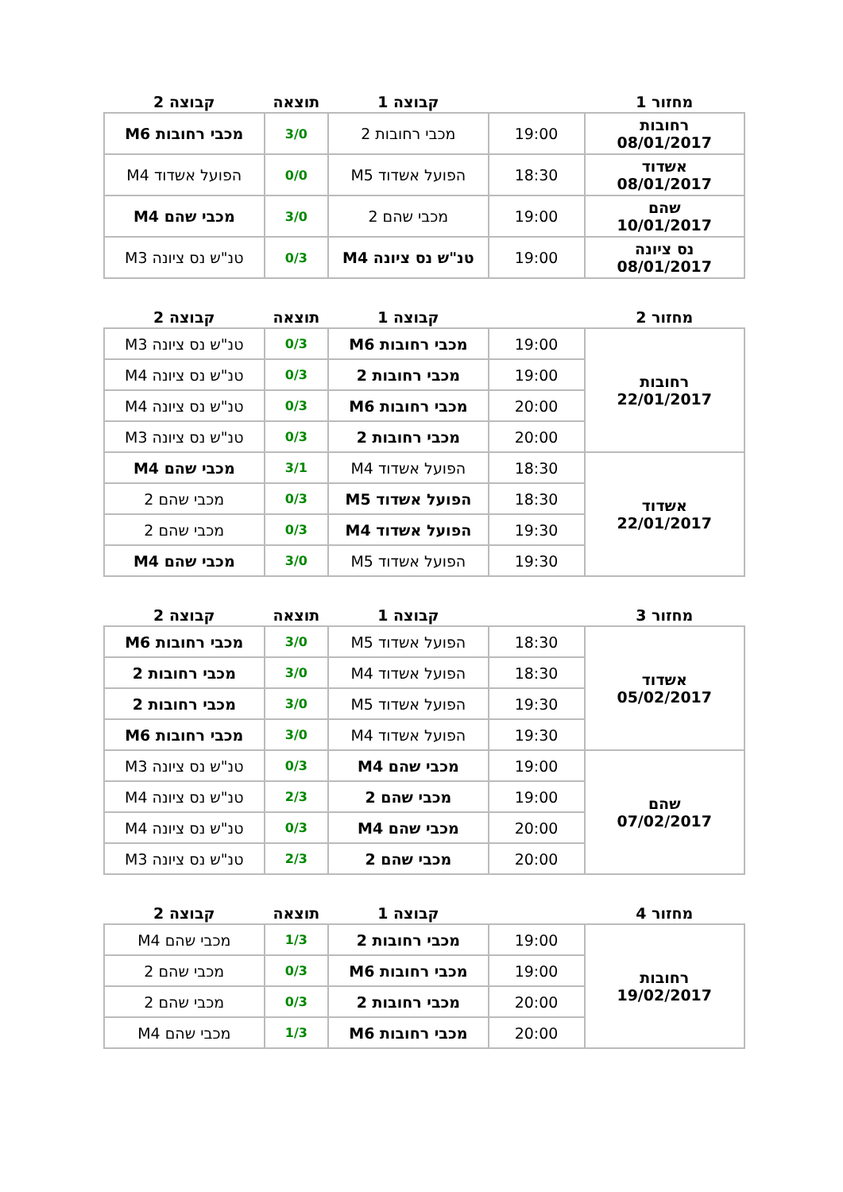| מחזור 1 | | קבוצה 1 | תוצאה | קבוצה 2 |
| --- | --- | --- | --- | --- |
| רחובות 08/01/2017 | 19:00 | מכבי רחובות 2 | 3/0 | מכבי רחובות M6 |
| אשדוד 08/01/2017 | 18:30 | הפועל אשדוד M5 | 0/0 | הפועל אשדוד M4 |
| שהם 10/01/2017 | 19:00 | מכבי שהם 2 | 3/0 | מכבי שהם M4 |
| נס ציונה 08/01/2017 | 19:00 | טנ"ש נס ציונה M4 | 0/3 | טנ"ש נס ציונה M3 |
| מחזור 2 | | קבוצה 1 | תוצאה | קבוצה 2 |
| --- | --- | --- | --- | --- |
| רחובות 22/01/2017 | 19:00 | מכבי רחובות M6 | 0/3 | טנ"ש נס ציונה M3 |
| | 19:00 | מכבי רחובות 2 | 0/3 | טנ"ש נס ציונה M4 |
| | 20:00 | מכבי רחובות M6 | 0/3 | טנ"ש נס ציונה M4 |
| | 20:00 | מכבי רחובות 2 | 0/3 | טנ"ש נס ציונה M3 |
| אשדוד 22/01/2017 | 18:30 | הפועל אשדוד M4 | 3/1 | מכבי שהם M4 |
| | 18:30 | הפועל אשדוד M5 | 0/3 | מכבי שהם 2 |
| | 19:30 | הפועל אשדוד M4 | 0/3 | מכבי שהם 2 |
| | 19:30 | הפועל אשדוד M5 | 3/0 | מכבי שהם M4 |
| מחזור 3 | | קבוצה 1 | תוצאה | קבוצה 2 |
| --- | --- | --- | --- | --- |
| אשדוד 05/02/2017 | 18:30 | הפועל אשדוד M5 | 3/0 | מכבי רחובות M6 |
| | 18:30 | הפועל אשדוד M4 | 3/0 | מכבי רחובות 2 |
| | 19:30 | הפועל אשדוד M5 | 3/0 | מכבי רחובות 2 |
| | 19:30 | הפועל אשדוד M4 | 3/0 | מכבי רחובות M6 |
| שהם 07/02/2017 | 19:00 | מכבי שהם M4 | 0/3 | טנ"ש נס ציונה M3 |
| | 19:00 | מכבי שהם 2 | 2/3 | טנ"ש נס ציונה M4 |
| | 20:00 | מכבי שהם M4 | 0/3 | טנ"ש נס ציונה M4 |
| | 20:00 | מכבי שהם 2 | 2/3 | טנ"ש נס ציונה M3 |
| מחזור 4 | | קבוצה 1 | תוצאה | קבוצה 2 |
| --- | --- | --- | --- | --- |
| רחובות 19/02/2017 | 19:00 | מכבי רחובות 2 | 1/3 | מכבי שהם M4 |
| | 19:00 | מכבי רחובות M6 | 0/3 | מכבי שהם 2 |
| | 20:00 | מכבי רחובות 2 | 0/3 | מכבי שהם 2 |
| | 20:00 | מכבי רחובות M6 | 1/3 | מכבי שהם M4 |